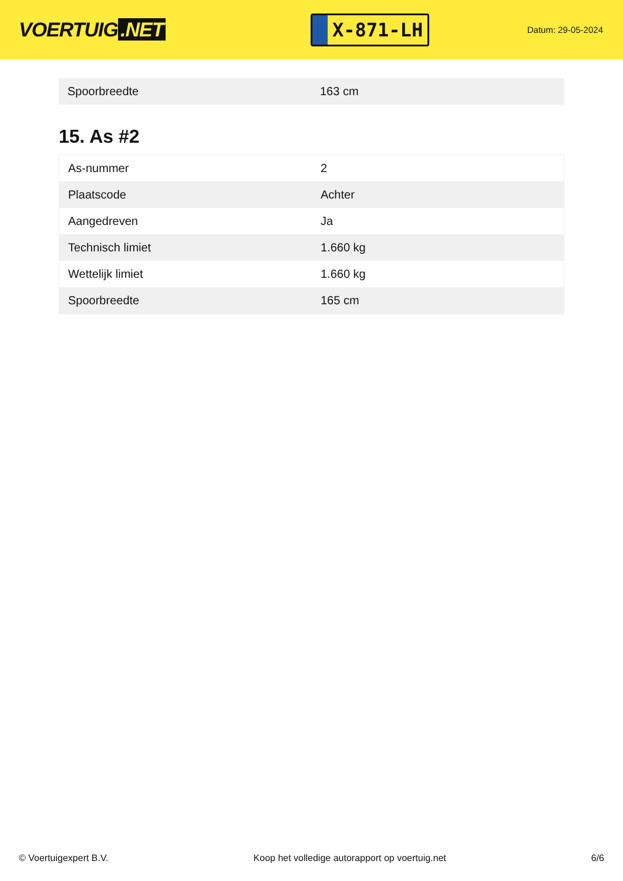VOERTUIG.NET
X-871-LH
Datum: 29-05-2024
| Spoorbreedte | 163 cm |
15. As #2
| As-nummer | 2 |
| Plaatscode | Achter |
| Aangedreven | Ja |
| Technisch limiet | 1.660 kg |
| Wettelijk limiet | 1.660 kg |
| Spoorbreedte | 165 cm |
© Voertuigexpert B.V. Koop het volledige autorapport op voertuig.net 6/6